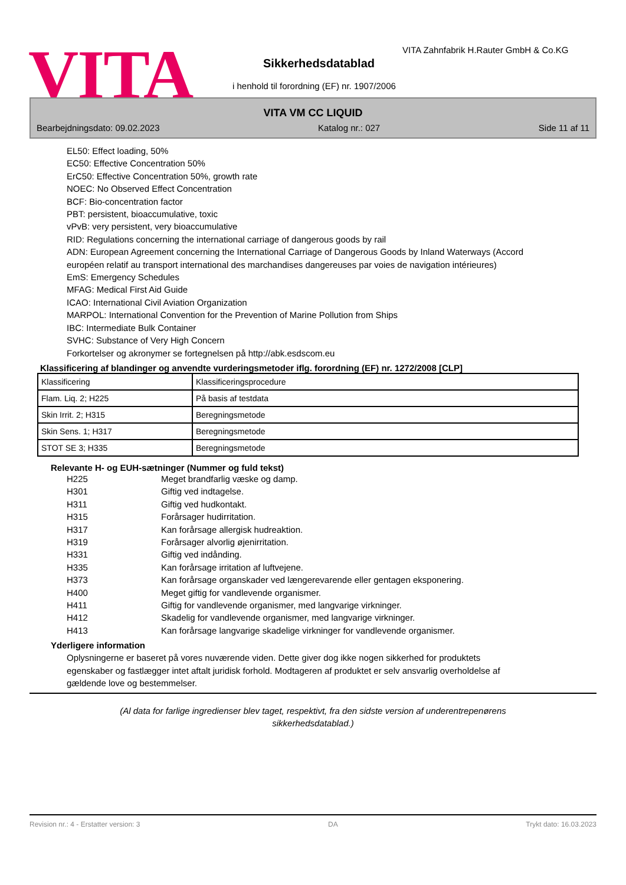VITA
VITA Zahnfabrik H.Rauter GmbH & Co.KG
Sikkerhedsdatablad
i henhold til forordning (EF) nr. 1907/2006
VITA VM CC LIQUID
Bearbejdningsdato: 09.02.2023 Katalog nr.: 027 Side 11 af 11
EL50: Effect loading, 50%
EC50: Effective Concentration 50%
ErC50: Effective Concentration 50%, growth rate
NOEC: No Observed Effect Concentration
BCF: Bio-concentration factor
PBT: persistent, bioaccumulative, toxic
vPvB: very persistent, very bioaccumulative
RID: Regulations concerning the international carriage of dangerous goods by rail
ADN: European Agreement concerning the International Carriage of Dangerous Goods by Inland Waterways (Accord européen relatif au transport international des marchandises dangereuses par voies de navigation intérieures)
EmS: Emergency Schedules
MFAG: Medical First Aid Guide
ICAO: International Civil Aviation Organization
MARPOL: International Convention for the Prevention of Marine Pollution from Ships
IBC: Intermediate Bulk Container
SVHC: Substance of Very High Concern
Forkortelser og akronymer se fortegnelsen på http://abk.esdscom.eu
Klassificering af blandinger og anvendte vurderingsmetoder iflg. forordning (EF) nr. 1272/2008 [CLP]
| Klassificering | Klassificeringsprocedure |
| Flam. Liq. 2; H225 | På basis af testdata |
| Skin Irrit. 2; H315 | Beregningsmetode |
| Skin Sens. 1; H317 | Beregningsmetode |
| STOT SE 3; H335 | Beregningsmetode |
Relevante H- og EUH-sætninger (Nummer og fuld tekst)
H225 Meget brandfarlig væske og damp. H301 Giftig ved indtagelse. H311 Giftig ved hudkontakt. H315 Forårsager hudirritation. H317 Kan forårsage allergisk hudreaktion. H319 Forårsager alvorlig øjenirritation. H331 Giftig ved indånding. H335 Kan forårsage irritation af luftvejene. H373 Kan forårsage organskader ved længerevarende eller gentagen eksponering. H400 Meget giftig for vandlevende organismer. H411 Giftig for vandlevende organismer, med langvarige virkninger. H412 Skadelig for vandlevende organismer, med langvarige virkninger. H413 Kan forårsage langvarige skadelige virkninger for vandlevende organismer.
Yderligere information
Oplysningerne er baseret på vores nuværende viden. Dette giver dog ikke nogen sikkerhed for produktets egenskaber og fastlægger intet aftalt juridisk forhold. Modtageren af produktet er selv ansvarlig overholdelse af gældende love og bestemmelser.
(Al data for farlige ingredienser blev taget, respektivt, fra den sidste version af underentrepenørens
sikkerhedsdatablad.)
Revision nr.: 4 - Erstatter version: 3 DA Trykt dato: 16.03.2023